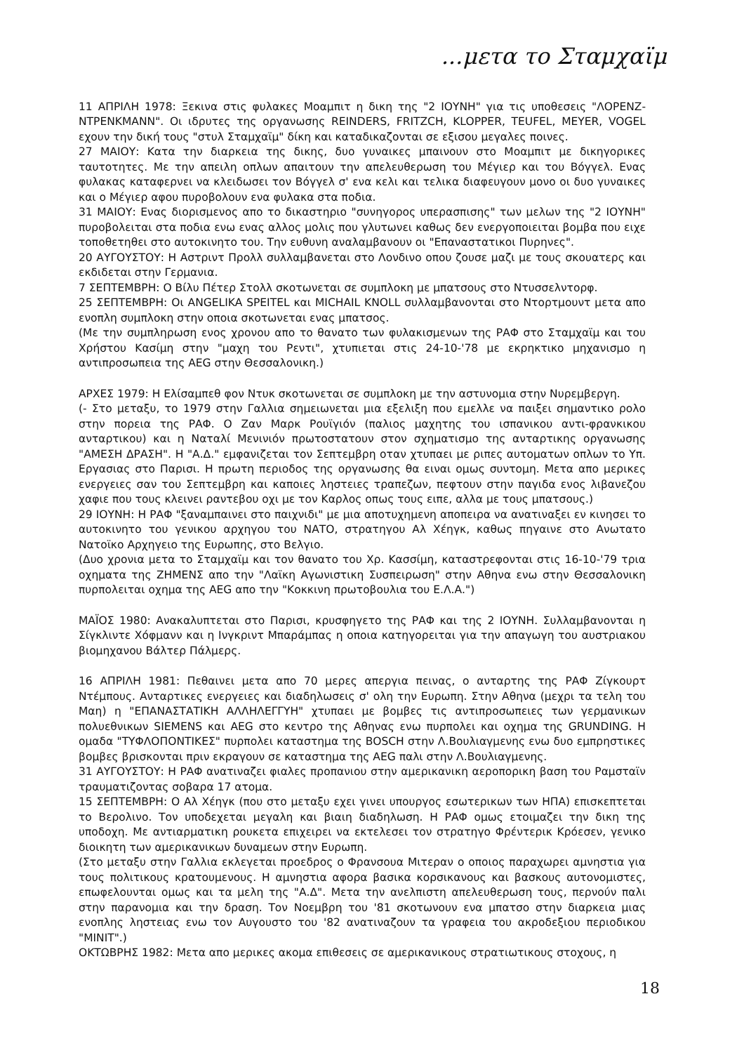...μετα το Σταμχαϊμ
11 ΑΠΡΙΛΗ 1978: Ξεκινα στις φυλακες Μοαμπιτ η δικη της "2 ΙΟΥΝΗ" για τις υποθεσεις "ΛΟΡΕΝΖ-ΝΤΡΕΝΚΜΑΝΝ". Οι ιδρυτες της οργανωσης REINDERS, FRITZCH, KLOPPER, TEUFEL, MEYER, VOGEL εχουν την δική τους "στυλ Σταμχαϊμ" δίκη και καταδικαζονται σε εξισου μεγαλες ποινες.
27 ΜΑΙΟΥ: Κατα την διαρκεια της δικης, δυο γυναικες μπαινουν στο Μοαμπιτ με δικηγορικες ταυτοτητες. Με την απειλη οπλων απαιτουν την απελευθερωση του Μέγιερ και του Βόγγελ. Ενας φυλακας καταφερνει να κλειδωσει τον Βόγγελ σ' ενα κελι και τελικα διαφευγουν μονο οι δυο γυναικες και ο Μέγιερ αφου πυροβολουν ενα φυλακα στα ποδια.
31 ΜΑΙΟΥ: Ενας διορισμενος απο το δικαστηριο "συνηγορος υπερασπισης" των μελων της "2 ΙΟΥΝΗ" πυροβολειται στα ποδια ενω ενας αλλος μολις που γλυτωνει καθως δεν ενεργοποιειται βομβα που ειχε τοποθετηθει στο αυτοκινητο του. Την ευθυνη αναλαμβανουν οι "Επαναστατικοι Πυρηνες".
20 ΑΥΓΟΥΣΤΟΥ: Η Αστριντ Προλλ συλλαμβανεται στο Λονδινο οπου ζουσε μαζι με τους σκουατερς και εκδιδεται στην Γερμανια.
7 ΣΕΠΤΕΜΒΡΗ: Ο Βίλυ Πέτερ Στολλ σκοτωνεται σε συμπλοκη με μπατσους στο Ντυσσελντορφ.
25 ΣΕΠΤΕΜΒΡΗ: Οι ANGELIKA SPEITEL και MICHAIL KNOLL συλλαμβανονται στο Ντορτμουντ μετα απο ενοπλη συμπλοκη στην οποια σκοτωνεται ενας μπατσος.
(Με την συμπληρωση ενος χρονου απο το θανατο των φυλακισμενων της ΡΑΦ στο Σταμχαϊμ και του Χρήστου Κασίμη στην "μαχη του Ρεντι", χτυπιεται στις 24-10-'78 με εκρηκτικο μηχανισμο η αντιπροσωπεια της AEG στην Θεσσαλονικη.)
ΑΡΧΕΣ 1979: Η Ελίσαμπεθ φον Ντυκ σκοτωνεται σε συμπλοκη με την αστυνομια στην Νυρεμβεργη.
(- Στο μεταξυ, το 1979 στην Γαλλια σημειωνεται μια εξελιξη που εμελλε να παιξει σημαντικο ρολο στην πορεια της ΡΑΦ. Ο Ζαν Μαρκ Ρουϊγιόν (παλιος μαχητης του ισπανικου αντι-φρανκικου ανταρτικου) και η Ναταλί Μενινιόν πρωτοστατουν στον σχηματισμο της ανταρτικης οργανωσης "ΑΜΕΣΗ ΔΡΑΣΗ". Η "Α.Δ." εμφανιζεται τον Σεπτεμβρη οταν χτυπαει με ριπες αυτοματων οπλων το Υπ. Εργασιας στο Παρισι. Η πρωτη περιοδος της οργανωσης θα ειναι ομως συντομη. Μετα απο μερικες ενεργειες σαν του Σεπτεμβρη και καποιες ληστειες τραπεζων, πεφτουν στην παγιδα ενος λιβανεζου χαφιε που τους κλεινει ραντεβου οχι με τον Καρλος οπως τους ειπε, αλλα με τους μπατσους.)
29 ΙΟΥΝΗ: Η ΡΑΦ "ξαναμπαινει στο παιχνιδι" με μια αποτυχημενη αποπειρα να ανατιναξει εν κινησει το αυτοκινητο του γενικου αρχηγου του ΝΑΤΟ, στρατηγου Αλ Χέηγκ, καθως πηγαινε στο Ανωτατο Νατοϊκο Αρχηγειο της Ευρωπης, στο Βελγιο.
(Δυο χρονια μετα το Σταμχαϊμ και τον θανατο του Χρ. Κασσίμη, καταστρεφονται στις 16-10-'79 τρια οχηματα της ΖΗΜΕΝΣ απο την "Λαϊκη Αγωνιστικη Συσπειρωση" στην Αθηνα ενω στην Θεσσαλονικη πυρπολειται οχημα της AEG απο την "Κοκκινη πρωτοβουλια του Ε.Λ.Α.")
ΜΑΪΟΣ 1980: Ανακαλυπτεται στο Παρισι, κρυσφηγετο της ΡΑΦ και της 2 ΙΟΥΝΗ. Συλλαμβανονται η Σίγκλιντε Χόφμανν και η Ινγκριντ Μπαράμπας η οποια κατηγορειται για την απαγωγη του αυστριακου βιομηχανου Βάλτερ Πάλμερς.
16 ΑΠΡΙΛΗ 1981: Πεθαινει μετα απο 70 μερες απεργια πεινας, ο ανταρτης της ΡΑΦ Ζίγκουρτ Ντέμπους. Ανταρτικες ενεργειες και διαδηλωσεις σ' ολη την Ευρωπη. Στην Αθηνα (μεχρι τα τελη του Μαη) η "ΕΠΑΝΑΣΤΑΤΙΚΗ ΑΛΛΗΛΕΓΓΥΗ" χτυπαει με βομβες τις αντιπροσωπειες των γερμανικων πολυεθνικων SIEMENS και AEG στο κεντρο της Αθηνας ενω πυρπολει και οχημα της GRUNDING. Η ομαδα "ΤΥΦΛΟΠΟΝΤΙΚΕΣ" πυρπολει καταστημα της BOSCH στην Λ.Βουλιαγμενης ενω δυο εμπρηστικες βομβες βρισκονται πριν εκραγουν σε καταστημα της AEG παλι στην Λ.Βουλιαγμενης.
31 ΑΥΓΟΥΣΤΟΥ: Η ΡΑΦ ανατιναζει φιαλες προπανιου στην αμερικανικη αεροπορικη βαση του Ραμσταϊν τραυματιζοντας σοβαρα 17 ατομα.
15 ΣΕΠΤΕΜΒΡΗ: Ο Αλ Χέηγκ (που στο μεταξυ εχει γινει υπουργος εσωτερικων των ΗΠΑ) επισκεπτεται το Βερολινο. Τον υποδεχεται μεγαλη και βιαιη διαδηλωση. Η ΡΑΦ ομως ετοιμαζει την δικη της υποδοχη. Με αντιαρματικη ρουκετα επιχειρει να εκτελεσει τον στρατηγο Φρέντερικ Κρόεσεν, γενικο διοικητη των αμερικανικων δυναμεων στην Ευρωπη.
(Στο μεταξυ στην Γαλλια εκλεγεται προεδρος ο Φρανσουα Μιτεραν ο οποιος παραχωρει αμνηστια για τους πολιτικους κρατουμενους. Η αμνηστια αφορα βασικα κορσικανους και βασκους αυτονομιστες, επωφελουνται ομως και τα μελη της "Α.Δ". Μετα την ανελπιστη απελευθερωση τους, περνούν παλι στην παρανομια και την δραση. Τον Νοεμβρη του '81 σκοτωνουν ενα μπατσο στην διαρκεια μιας ενοπλης ληστειας ενω τον Αυγουστο του '82 ανατιναζουν τα γραφεια του ακροδεξιου περιοδικου "MINIT".)
ΟΚΤΩΒΡΗΣ 1982: Μετα απο μερικες ακομα επιθεσεις σε αμερικανικους στρατιωτικους στοχους, η
18